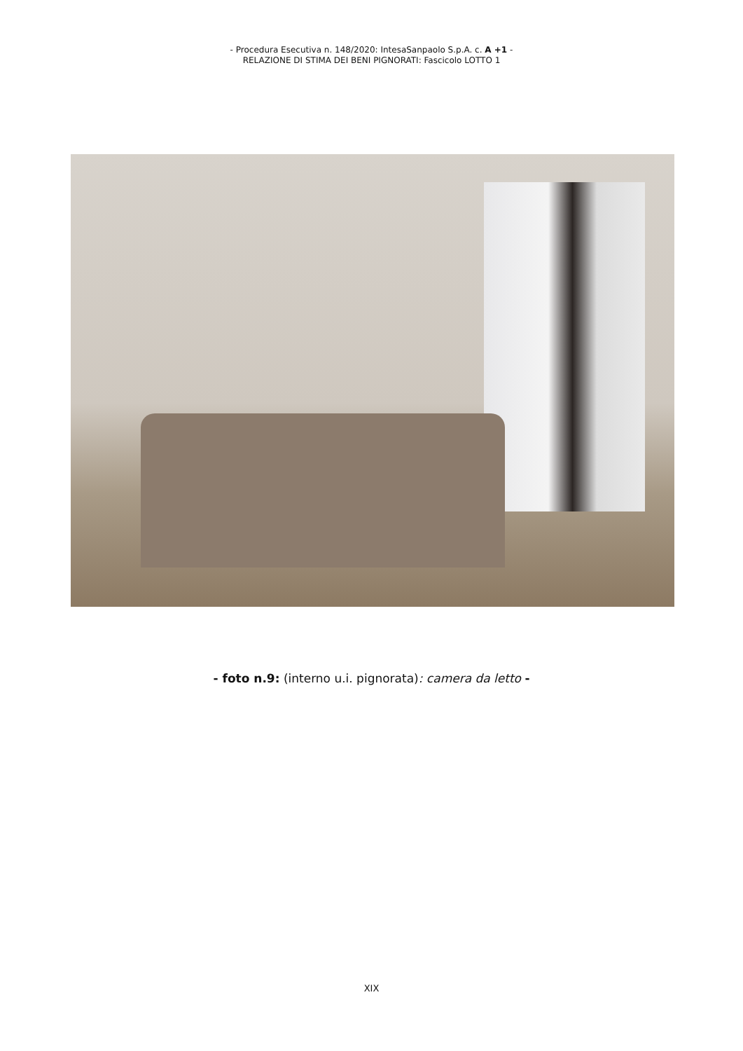- Procedura Esecutiva n. 148/2020: IntesaSanpaolo S.p.A. c. A +1 -
RELAZIONE DI STIMA DEI BENI PIGNORATI: Fascicolo LOTTO 1
- foto n.9: (interno u.i. pignorata): camera da letto -
XIX